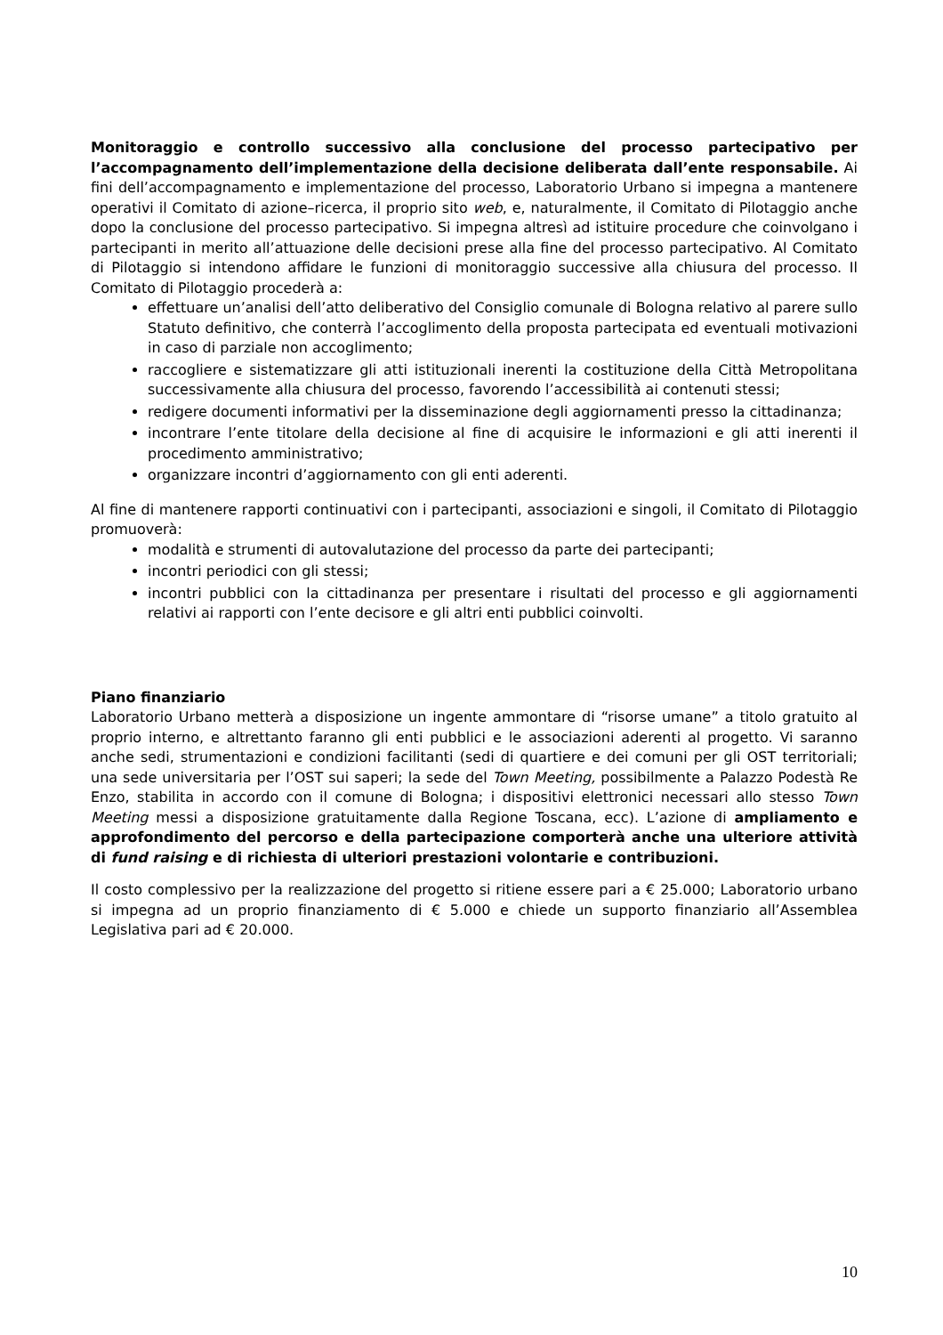Monitoraggio e controllo successivo alla conclusione del processo partecipativo per l’accompagnamento dell’implementazione della decisione deliberata dall’ente responsabile. Ai fini dell’accompagnamento e implementazione del processo, Laboratorio Urbano si impegna a mantenere operativi il Comitato di azione–ricerca, il proprio sito web, e, naturalmente, il Comitato di Pilotaggio anche dopo la conclusione del processo partecipativo. Si impegna altresì ad istituire procedure che coinvolgano i partecipanti in merito all’attuazione delle decisioni prese alla fine del processo partecipativo. Al Comitato di Pilotaggio si intendono affidare le funzioni di monitoraggio successive alla chiusura del processo. Il Comitato di Pilotaggio procederà a:
effettuare un’analisi dell’atto deliberativo del Consiglio comunale di Bologna relativo al parere sullo Statuto definitivo, che conterrà l’accoglimento della proposta partecipata ed eventuali motivazioni in caso di parziale non accoglimento;
raccogliere e sistematizzare gli atti istituzionali inerenti la costituzione della Città Metropolitana successivamente alla chiusura del processo, favorendo l’accessibilità ai contenuti stessi;
redigere documenti informativi per la disseminazione degli aggiornamenti presso la cittadinanza;
incontrare l’ente titolare della decisione al fine di acquisire le informazioni e gli atti inerenti il procedimento amministrativo;
organizzare incontri d’aggiornamento con gli enti aderenti.
Al fine di mantenere rapporti continuativi con i partecipanti, associazioni e singoli, il Comitato di Pilotaggio promuoverà:
modalità e strumenti di autovalutazione del processo da parte dei partecipanti;
incontri periodici con gli stessi;
incontri pubblici con la cittadinanza per presentare i risultati del processo e gli aggiornamenti relativi ai rapporti con l’ente decisore e gli altri enti pubblici coinvolti.
Piano finanziario
Laboratorio Urbano metterà a disposizione un ingente ammontare di “risorse umane” a titolo gratuito al proprio interno, e altrettanto faranno gli enti pubblici e le associazioni aderenti al progetto. Vi saranno anche sedi, strumentazioni e condizioni facilitanti (sedi di quartiere e dei comuni per gli OST territoriali; una sede universitaria per l’OST sui saperi; la sede del Town Meeting, possibilmente a Palazzo Podestà Re Enzo, stabilita in accordo con il comune di Bologna; i dispositivi elettronici necessari allo stesso Town Meeting messi a disposizione gratuitamente dalla Regione Toscana, ecc). L’azione di ampliamento e approfondimento del percorso e della partecipazione comporterà anche una ulteriore attività di fund raising e di richiesta di ulteriori prestazioni volontarie e contribuzioni.
Il costo complessivo per la realizzazione del progetto si ritiene essere pari a € 25.000; Laboratorio urbano si impegna ad un proprio finanziamento di € 5.000 e chiede un supporto finanziario all’Assemblea Legislativa pari ad € 20.000.
10